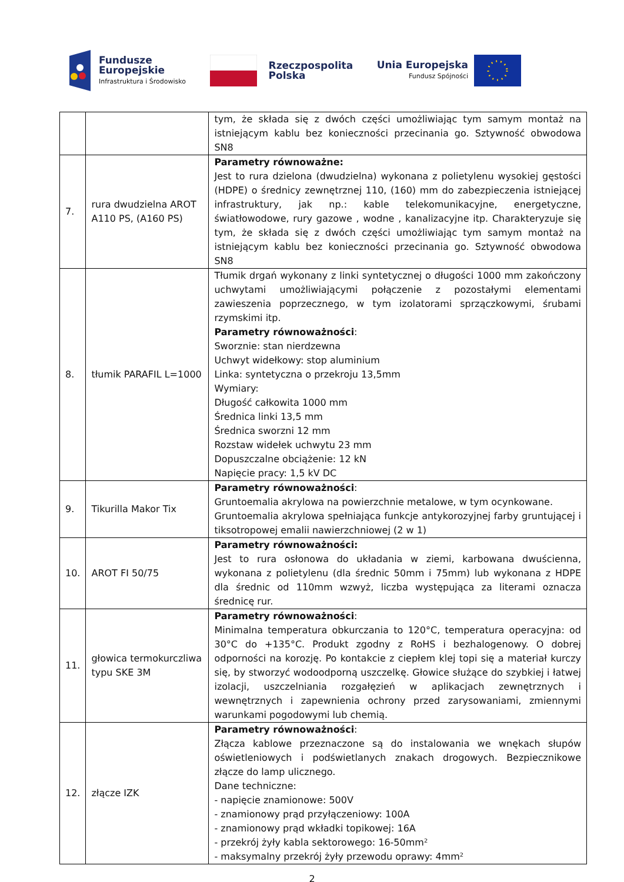Fundusze
Europejskie
Infrastruktura i Środowisko
Rzeczpospolita
Polska
Unia Europejska
Fundusz Spójności
| | | tym, że składa się z dwóch części umożliwiając tym samym montaż na istniejącym kablu bez konieczności przecinania go. Sztywność obwodowa SN8 |
| 7. | rura dwudzielna AROT A110 PS, (A160 PS) | Parametry równoważne: Jest to rura dzielona (dwudzielna) wykonana z polietylenu wysokiej gęstości (HDPE) o średnicy zewnętrznej 110, (160) mm do zabezpieczenia istniejącej infrastruktury, jak np.: kable telekomunikacyjne, energetyczne, światłowodowe, rury gazowe , wodne , kanalizacyjne itp. Charakteryzuje się tym, że składa się z dwóch części umożliwiając tym samym montaż na istniejącym kablu bez konieczności przecinania go. Sztywność obwodowa SN8 |
| 8. | tłumik PARAFIL L=1000 | Tłumik drgań wykonany z linki syntetycznej o długości 1000 mm zakończony uchwytami umożliwiającymi połączenie z pozostałymi elementami zawieszenia poprzecznego, w tym izolatorami sprzączkowymi, śrubami rzymskimi itp. Parametry równoważności : Sworznie: stan nierdzewna Uchwyt widełkowy: stop aluminium Linka: syntetyczna o przekroju 13,5mm Wymiary: Długość całkowita 1000 mm Średnica linki 13,5 mm Średnica sworzni 12 mm Rozstaw widełek uchwytu 23 mm Dopuszczalne obciążenie: 12 kN Napięcie pracy: 1,5 kV DC |
| 9. | Tikurilla Makor Tix | Parametry równoważności : Gruntoemalia akrylowa na powierzchnie metalowe, w tym ocynkowane. Gruntoemalia akrylowa spełniająca funkcje antykorozyjnej farby gruntującej i tiksotropowej emalii nawierzchniowej (2 w 1) |
| 10. | AROT FI 50/75 | Parametry równoważności: Jest to rura osłonowa do układania w ziemi, karbowana dwuścienna, wykonana z polietylenu (dla średnic 50mm i 75mm) lub wykonana z HDPE dla średnic od 110mm wzwyż, liczba występująca za literami oznacza średnicę rur. |
| 11. | głowica termokurczliwa typu SKE 3M | Parametry równoważności : Minimalna temperatura obkurczania to 120°C, temperatura operacyjna: od 30°C do +135°C. Produkt zgodny z RoHS i bezhalogenowy. O dobrej odporności na korozję. Po kontakcie z ciepłem klej topi się a materiał kurczy się, by stworzyć wodoodporną uszczelkę. Głowice służące do szybkiej i łatwej izolacji, uszczelniania rozgałęzień w aplikacjach zewnętrznych i wewnętrznych i zapewnienia ochrony przed zarysowaniami, zmiennymi warunkami pogodowymi lub chemią. |
| 12. | złącze IZK | Parametry równoważności : Złącza kablowe przeznaczone są do instalowania we wnękach słupów oświetleniowych i podświetlanych znakach drogowych. Bezpiecznikowe złącze do lamp ulicznego. Dane techniczne: - napięcie znamionowe: 500V - znamionowy prąd przyłączeniowy: 100A - znamionowy prąd wkładki topikowej: 16A - przekrój żyły kabla sektorowego: 16-50mm² - maksymalny przekrój żyły przewodu oprawy: 4mm² |
2